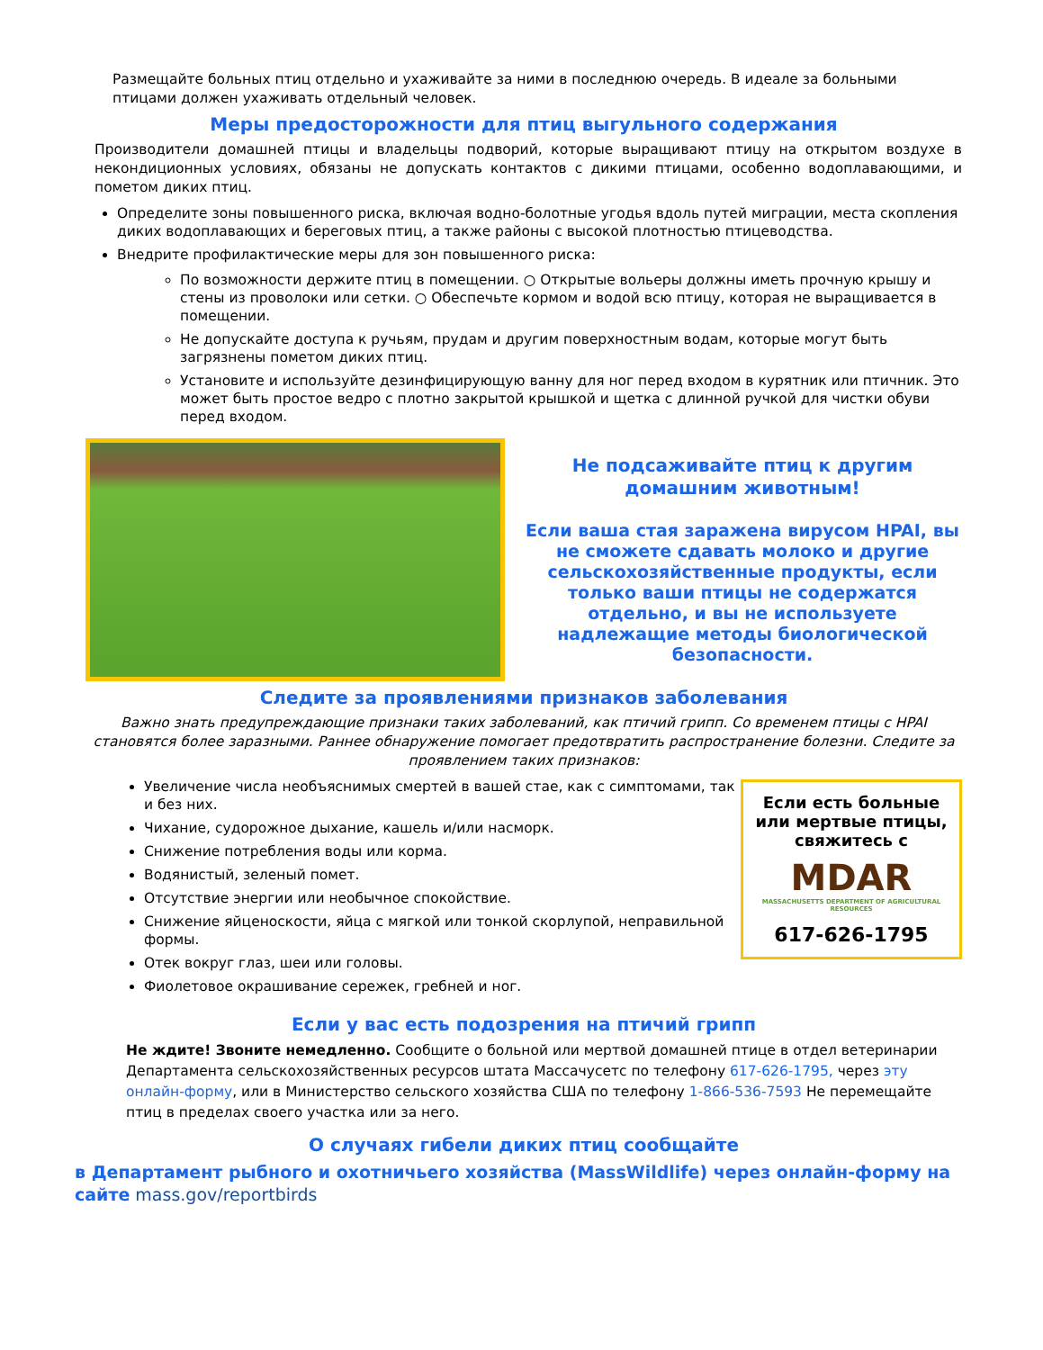Размещайте больных птиц отдельно и ухаживайте за ними в последнюю очередь. В идеале за больными птицами должен ухаживать отдельный человек.
Меры предосторожности для птиц выгульного содержания
Производители домашней птицы и владельцы подворий, которые выращивают птицу на открытом воздухе в некондиционных условиях, обязаны не допускать контактов с дикими птицами, особенно водоплавающими, и пометом диких птиц.
Определите зоны повышенного риска, включая водно-болотные угодья вдоль путей миграции, места скопления диких водоплавающих и береговых птиц, а также районы с высокой плотностью птицеводства.
Внедрите профилактические меры для зон повышенного риска:
По возможности держите птиц в помещении. ○ Открытые вольеры должны иметь прочную крышу и стены из проволоки или сетки. ○ Обеспечьте кормом и водой всю птицу, которая не выращивается в помещении.
Не допускайте доступа к ручьям, прудам и другим поверхностным водам, которые могут быть загрязнены пометом диких птиц.
Установите и используйте дезинфицирующую ванну для ног перед входом в курятник или птичник. Это может быть простое ведро с плотно закрытой крышкой и щетка с длинной ручкой для чистки обуви перед входом.
Не подсаживайте птиц к другим домашним животным!
Если ваша стая заражена вирусом HPAI, вы не сможете сдавать молоко и другие сельскохозяйственные продукты, если только ваши птицы не содержатся отдельно, и вы не используете надлежащие методы биологической безопасности.
Следите за проявлениями признаков заболевания
Важно знать предупреждающие признаки таких заболеваний, как птичий грипп. Со временем птицы с HPAI становятся более заразными. Раннее обнаружение помогает предотвратить распространение болезни. Следите за проявлением таких признаков:
Увеличение числа необъяснимых смертей в вашей стае, как с симптомами, так и без них.
Чихание, судорожное дыхание, кашель и/или насморк.
Снижение потребления воды или корма.
Водянистый, зеленый помет.
Отсутствие энергии или необычное спокойствие.
Снижение яйценоскости, яйца с мягкой или тонкой скорлупой, неправильной формы.
Отек вокруг глаз, шеи или головы.
Фиолетовое окрашивание сережек, гребней и ног.
Если есть больные или мертвые птицы, свяжитесь с
MDAR
MASSACHUSETTS DEPARTMENT OF AGRICULTURAL RESOURCES
617-626-1795
Если у вас есть подозрения на птичий грипп
Не ждите! Звоните немедленно. Сообщите о больной или мертвой домашней птице в отдел ветеринарии Департамента сельскохозяйственных ресурсов штата Массачусетс по телефону 617-626-1795, через эту онлайн-форму, или в Министерство сельского хозяйства США по телефону 1-866-536-7593 Не перемещайте птиц в пределах своего участка или за него.
О случаях гибели диких птиц сообщайте
в Департамент рыбного и охотничьего хозяйства (MassWildlife) через онлайн-форму на сайте mass.gov/reportbirds